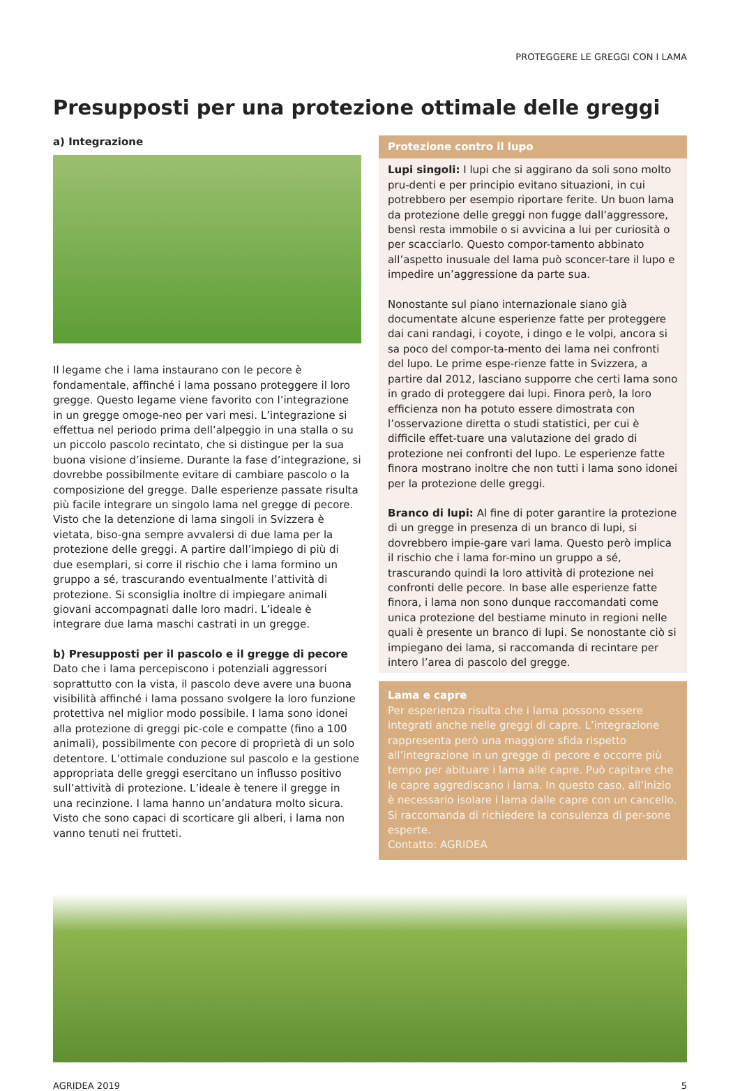PROTEGGERE LE GREGGI CON I LAMA
Presupposti per una protezione ottimale delle greggi
a) Integrazione
Il legame che i lama instaurano con le pecore è fondamentale, affinché i lama possano proteggere il loro gregge. Questo legame viene favorito con l’integrazione in un gregge omoge-neo per vari mesi. L’integrazione si effettua nel periodo prima dell’alpeggio in una stalla o su un piccolo pascolo recintato, che si distingue per la sua buona visione d’insieme. Durante la fase d’integrazione, si dovrebbe possibilmente evitare di cambiare pascolo o la composizione del gregge. Dalle esperienze passate risulta più facile integrare un singolo lama nel gregge di pecore. Visto che la detenzione di lama singoli in Svizzera è vietata, biso-gna sempre avvalersi di due lama per la protezione delle greggi. A partire dall’impiego di più di due esemplari, si corre il rischio che i lama formino un gruppo a sé, trascurando eventualmente l’attività di protezione. Si sconsiglia inoltre di impiegare animali giovani accompagnati dalle loro madri. L’ideale è integrare due lama maschi castrati in un gregge.
b) Presupposti per il pascolo e il gregge di pecore
Dato che i lama percepiscono i potenziali aggressori soprattutto con la vista, il pascolo deve avere una buona visibilità affinché i lama possano svolgere la loro funzione protettiva nel miglior modo possibile. I lama sono idonei alla protezione di greggi pic-cole e compatte (fino a 100 animali), possibilmente con pecore di proprietà di un solo detentore. L’ottimale conduzione sul pascolo e la gestione appropriata delle greggi esercitano un influsso positivo sull’attività di protezione. L’ideale è tenere il gregge in una recinzione. I lama hanno un’andatura molto sicura. Visto che sono capaci di scorticare gli alberi, i lama non vanno tenuti nei frutteti.
Protezione contro il lupo
Lupi singoli: I lupi che si aggirano da soli sono molto pru-denti e per principio evitano situazioni, in cui potrebbero per esempio riportare ferite. Un buon lama da protezione delle greggi non fugge dall’aggressore, bensì resta immobile o si avvicina a lui per curiosità o per scacciarlo. Questo compor-tamento abbinato all’aspetto inusuale del lama può sconcer-tare il lupo e impedire un’aggressione da parte sua.
Nonostante sul piano internazionale siano già documentate alcune esperienze fatte per proteggere dai cani randagi, i coyote, i dingo e le volpi, ancora si sa poco del compor-ta-mento dei lama nei confronti del lupo. Le prime espe-rienze fatte in Svizzera, a partire dal 2012, lasciano supporre che certi lama sono in grado di proteggere dai lupi. Finora però, la loro efficienza non ha potuto essere dimostrata con l’osservazione diretta o studi statistici, per cui è difficile effet-tuare una valutazione del grado di protezione nei confronti del lupo. Le esperienze fatte finora mostrano inoltre che non tutti i lama sono idonei per la protezione delle greggi.
Branco di lupi: Al fine di poter garantire la protezione di un gregge in presenza di un branco di lupi, si dovrebbero impie-gare vari lama. Questo però implica il rischio che i lama for-mino un gruppo a sé, trascurando quindi la loro attività di protezione nei confronti delle pecore. In base alle esperienze fatte finora, i lama non sono dunque raccomandati come unica protezione del bestiame minuto in regioni nelle quali è presente un branco di lupi. Se nonostante ciò si impiegano dei lama, si raccomanda di recintare per intero l’area di pascolo del gregge.
Lama e capre
Per esperienza risulta che i lama possono essere integrati anche nelle greggi di capre. L’integrazione rappresenta però una maggiore sfida rispetto all’integrazione in un gregge di pecore e occorre più tempo per abituare i lama alle capre. Può capitare che le capre aggrediscano i lama. In questo caso, all’inizio è necessario isolare i lama dalle capre con un cancello. Si raccomanda di richiedere la consulenza di per-sone esperte.
Contatto: AGRIDEA
AGRIDEA 2019 5